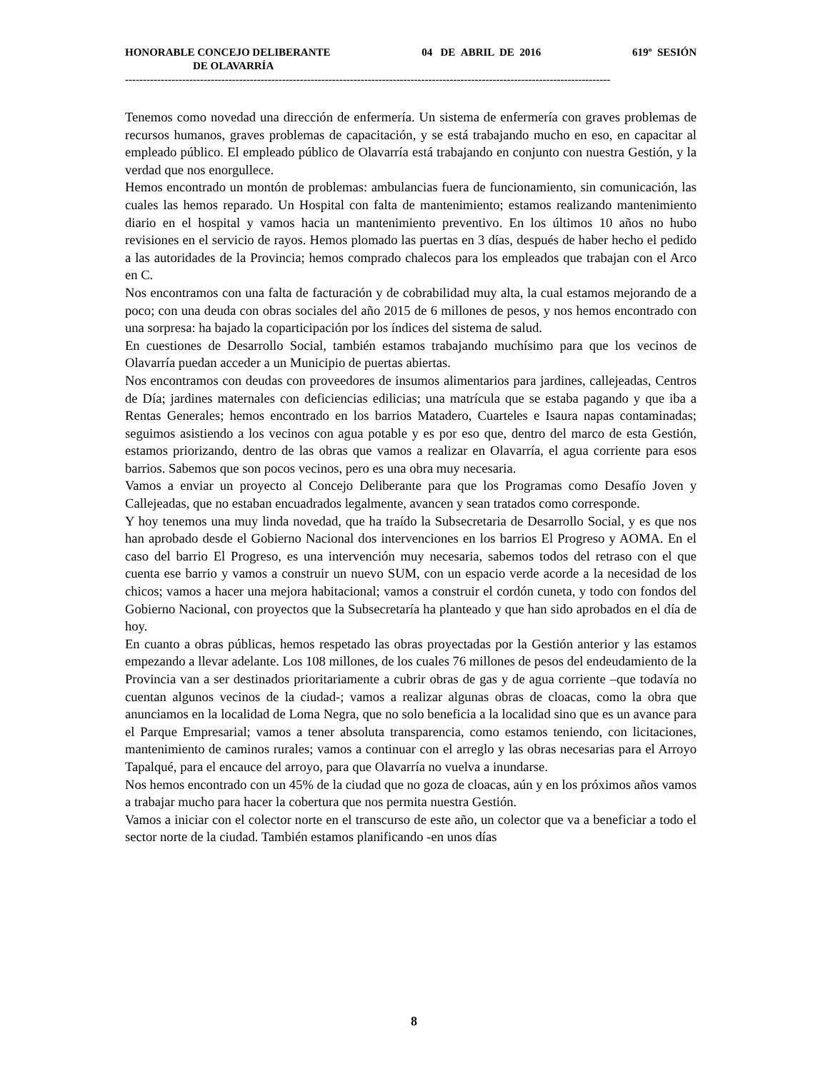HONORABLE CONCEJO DELIBERANTE 04 DE ABRIL DE 2016 619º SESIÓN
DE OLAVARRÍA
----------------------------------------------------------------------------------------------------------------------------------------
Tenemos como novedad una dirección de enfermería. Un sistema de enfermería con graves problemas de recursos humanos, graves problemas de capacitación, y se está trabajando mucho en eso, en capacitar al empleado público. El empleado público de Olavarría está trabajando en conjunto con nuestra Gestión, y la verdad que nos enorgullece.
Hemos encontrado un montón de problemas: ambulancias fuera de funcionamiento, sin comunicación, las cuales las hemos reparado. Un Hospital con falta de mantenimiento; estamos realizando mantenimiento diario en el hospital y vamos hacia un mantenimiento preventivo. En los últimos 10 años no hubo revisiones en el servicio de rayos. Hemos plomado las puertas en 3 días, después de haber hecho el pedido a las autoridades de la Provincia; hemos comprado chalecos para los empleados que trabajan con el Arco en C.
Nos encontramos con una falta de facturación y de cobrabilidad muy alta, la cual estamos mejorando de a poco; con una deuda con obras sociales del año 2015 de 6 millones de pesos, y nos hemos encontrado con una sorpresa: ha bajado la coparticipación por los índices del sistema de salud.
En cuestiones de Desarrollo Social, también estamos trabajando muchísimo para que los vecinos de Olavarría puedan acceder a un Municipio de puertas abiertas.
Nos encontramos con deudas con proveedores de insumos alimentarios para jardines, callejeadas, Centros de Día; jardines maternales con deficiencias edilicias; una matrícula que se estaba pagando y que iba a Rentas Generales; hemos encontrado en los barrios Matadero, Cuarteles e Isaura napas contaminadas; seguimos asistiendo a los vecinos con agua potable y es por eso que, dentro del marco de esta Gestión, estamos priorizando, dentro de las obras que vamos a realizar en Olavarría, el agua corriente para esos barrios. Sabemos que son pocos vecinos, pero es una obra muy necesaria.
Vamos a enviar un proyecto al Concejo Deliberante para que los Programas como Desafío Joven y Callejeadas, que no estaban encuadrados legalmente, avancen y sean tratados como corresponde.
Y hoy tenemos una muy linda novedad, que ha traído la Subsecretaria de Desarrollo Social, y es que nos han aprobado desde el Gobierno Nacional dos intervenciones en los barrios El Progreso y AOMA. En el caso del barrio El Progreso, es una intervención muy necesaria, sabemos todos del retraso con el que cuenta ese barrio y vamos a construir un nuevo SUM, con un espacio verde acorde a la necesidad de los chicos; vamos a hacer una mejora habitacional; vamos a construir el cordón cuneta, y todo con fondos del Gobierno Nacional, con proyectos que la Subsecretaría ha planteado y que han sido aprobados en el día de hoy.
En cuanto a obras públicas, hemos respetado las obras proyectadas por la Gestión anterior y las estamos empezando a llevar adelante. Los 108 millones, de los cuales 76 millones de pesos del endeudamiento de la Provincia van a ser destinados prioritariamente a cubrir obras de gas y de agua corriente –que todavía no cuentan algunos vecinos de la ciudad-; vamos a realizar algunas obras de cloacas, como la obra que anunciamos en la localidad de Loma Negra, que no solo beneficia a la localidad sino que es un avance para el Parque Empresarial; vamos a tener absoluta transparencia, como estamos teniendo, con licitaciones, mantenimiento de caminos rurales; vamos a continuar con el arreglo y las obras necesarias para el Arroyo Tapalqué, para el encauce del arroyo, para que Olavarría no vuelva a inundarse.
Nos hemos encontrado con un 45% de la ciudad que no goza de cloacas, aún y en los próximos años vamos a trabajar mucho para hacer la cobertura que nos permita nuestra Gestión.
Vamos a iniciar con el colector norte en el transcurso de este año, un colector que va a beneficiar a todo el sector norte de la ciudad. También estamos planificando -en unos días
8